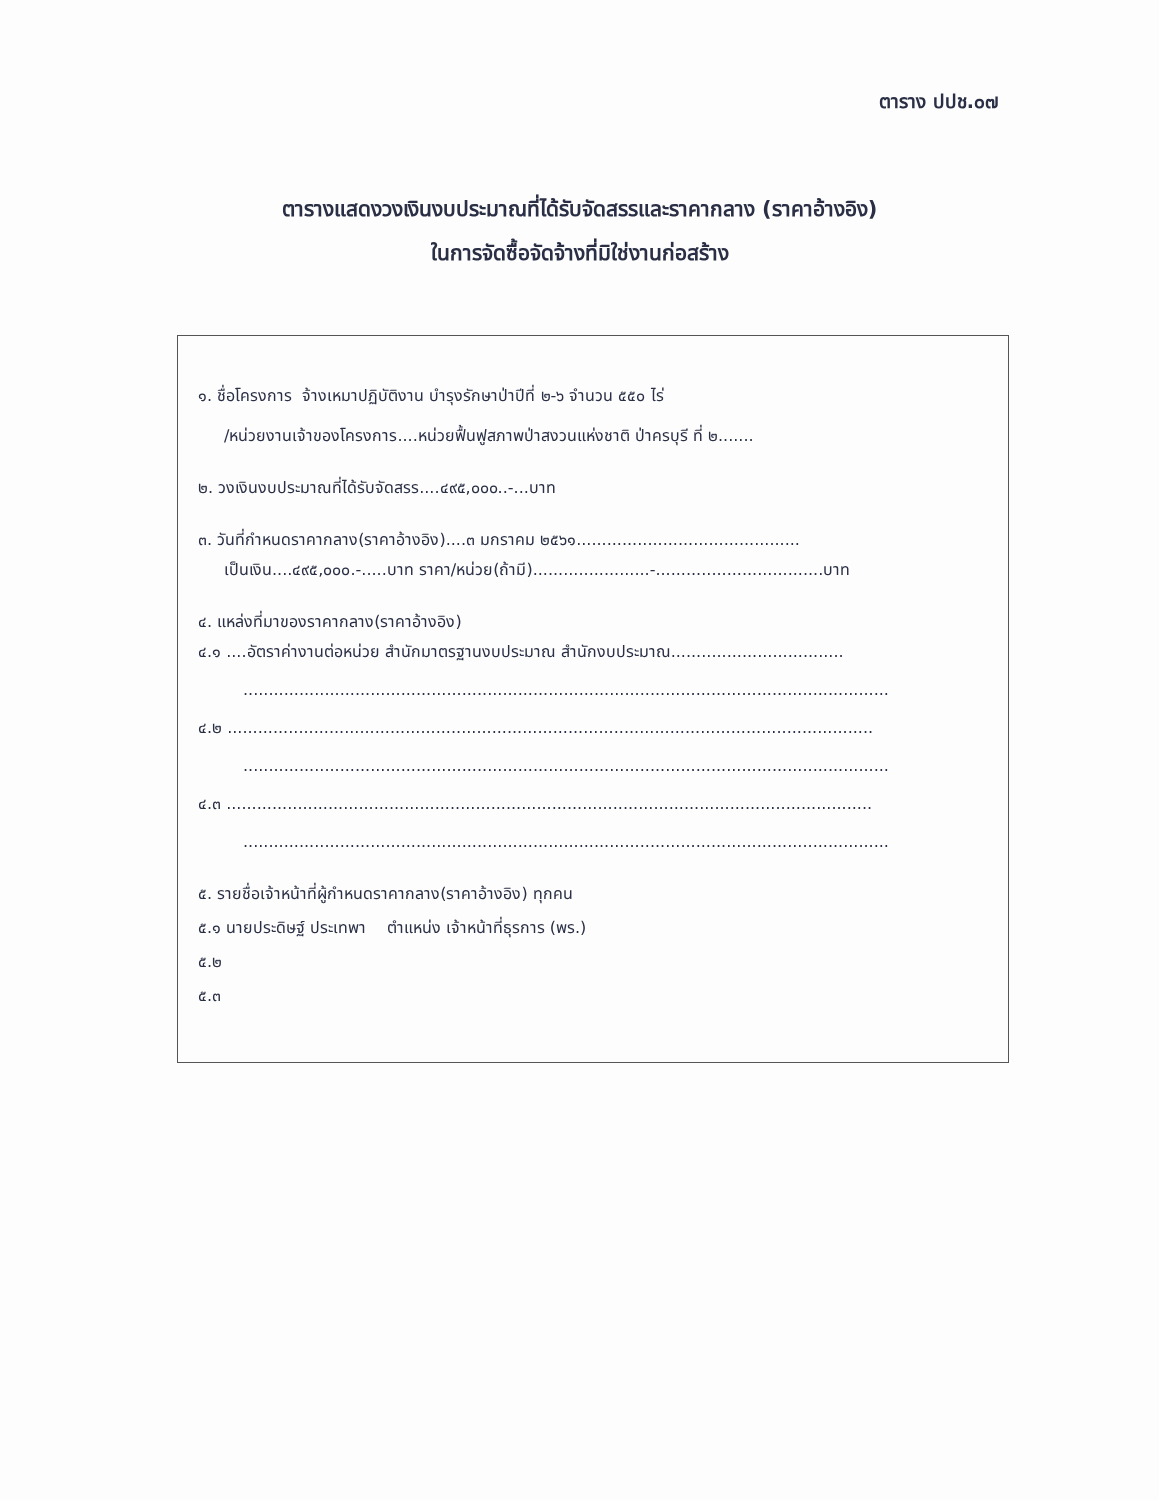ตาราง ปปช.๐๗
ตารางแสดงวงเงินงบประมาณที่ได้รับจัดสรรและราคากลาง (ราคาอ้างอิง)
ในการจัดซื้อจัดจ้างที่มิใช่งานก่อสร้าง
๑. ชื่อโครงการ จ้างเหมาปฏิบัติงาน บำรุงรักษาป่าปีที่ ๒-๖ จำนวน ๕๕๐ ไร่
/หน่วยงานเจ้าของโครงการ....หน่วยฟื้นฟูสภาพป่าสงวนแห่งชาติ ป่าครบุรี ที่ ๒.......
๒. วงเงินงบประมาณที่ได้รับจัดสรร....๔๙๕,๐๐๐..-...บาท
๓. วันที่กำหนดราคากลาง(ราคาอ้างอิง)....๓ มกราคม ๒๕๖๑............................................
เป็นเงิน....๔๙๕,๐๐๐.-.....บาท ราคา/หน่วย(ถ้ามี).......................-.................................บาท
๔. แหล่งที่มาของราคากลาง(ราคาอ้างอิง)
๔.๑ ....อัตราค่างานต่อหน่วย สำนักมาตรฐานงบประมาณ สำนักงบประมาณ..................................
...............................................................................................................................
๔.๒ ...............................................................................................................................
...............................................................................................................................
๔.๓ ...............................................................................................................................
...............................................................................................................................
๕. รายชื่อเจ้าหน้าที่ผู้กำหนดราคากลาง(ราคาอ้างอิง) ทุกคน
๕.๑ นายประดิษฐ์ ประเทพา ตำแหน่ง เจ้าหน้าที่ธุรการ (พร.)
๕.๒
๕.๓